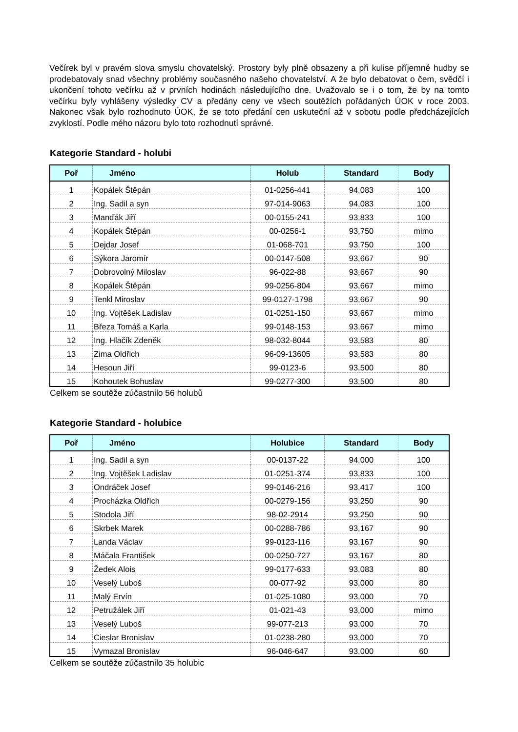Večírek byl v pravém slova smyslu chovatelský. Prostory byly plně obsazeny a při kulise příjemné hudby se prodebatovaly snad všechny problémy současného našeho chovatelství. A že bylo debatovat o čem, svědčí i ukončení tohoto večírku až v prvních hodinách následujícího dne. Uvažovalo se i o tom, že by na tomto večírku byly vyhlášeny výsledky CV a předány ceny ve všech soutěžích pořádaných ÚOK v roce 2003. Nakonec však bylo rozhodnuto ÚOK, že se toto předání cen uskuteční až v sobotu podle předcházejících zvyklostí. Podle mého názoru bylo toto rozhodnutí správné.
Kategorie Standard - holubi
| Poř | Jméno | Holub | Standard | Body |
| --- | --- | --- | --- | --- |
| 1 | Kopálek Štěpán | 01-0256-441 | 94,083 | 100 |
| 2 | Ing. Sadil a syn | 97-014-9063 | 94,083 | 100 |
| 3 | Manďák Jiří | 00-0155-241 | 93,833 | 100 |
| 4 | Kopálek Štěpán | 00-0256-1 | 93,750 | mimo |
| 5 | Dejdar Josef | 01-068-701 | 93,750 | 100 |
| 6 | Sýkora Jaromír | 00-0147-508 | 93,667 | 90 |
| 7 | Dobrovolný Miloslav | 96-022-88 | 93,667 | 90 |
| 8 | Kopálek Štěpán | 99-0256-804 | 93,667 | mimo |
| 9 | Tenkl Miroslav | 99-0127-1798 | 93,667 | 90 |
| 10 | Ing. Vojtěšek Ladislav | 01-0251-150 | 93,667 | mimo |
| 11 | Březa Tomáš a Karla | 99-0148-153 | 93,667 | mimo |
| 12 | Ing. Hlačík Zdeněk | 98-032-8044 | 93,583 | 80 |
| 13 | Zima Oldřich | 96-09-13605 | 93,583 | 80 |
| 14 | Hesoun Jiří | 99-0123-6 | 93,500 | 80 |
| 15 | Kohoutek Bohuslav | 99-0277-300 | 93,500 | 80 |
Celkem se soutěže zúčastnilo 56 holubů
Kategorie Standard - holubice
| Poř | Jméno | Holubice | Standard | Body |
| --- | --- | --- | --- | --- |
| 1 | Ing. Sadil a syn | 00-0137-22 | 94,000 | 100 |
| 2 | Ing. Vojtěšek Ladislav | 01-0251-374 | 93,833 | 100 |
| 3 | Ondráček Josef | 99-0146-216 | 93,417 | 100 |
| 4 | Procházka Oldřich | 00-0279-156 | 93,250 | 90 |
| 5 | Stodola Jiří | 98-02-2914 | 93,250 | 90 |
| 6 | Skrbek Marek | 00-0288-786 | 93,167 | 90 |
| 7 | Landa Václav | 99-0123-116 | 93,167 | 90 |
| 8 | Máčala František | 00-0250-727 | 93,167 | 80 |
| 9 | Žedek Alois | 99-0177-633 | 93,083 | 80 |
| 10 | Veselý Luboš | 00-077-92 | 93,000 | 80 |
| 11 | Malý Ervín | 01-025-1080 | 93,000 | 70 |
| 12 | Petružálek Jiří | 01-021-43 | 93,000 | mimo |
| 13 | Veselý Luboš | 99-077-213 | 93,000 | 70 |
| 14 | Cieslar Bronislav | 01-0238-280 | 93,000 | 70 |
| 15 | Vymazal Bronislav | 96-046-647 | 93,000 | 60 |
Celkem se soutěže zúčastnilo 35 holubic